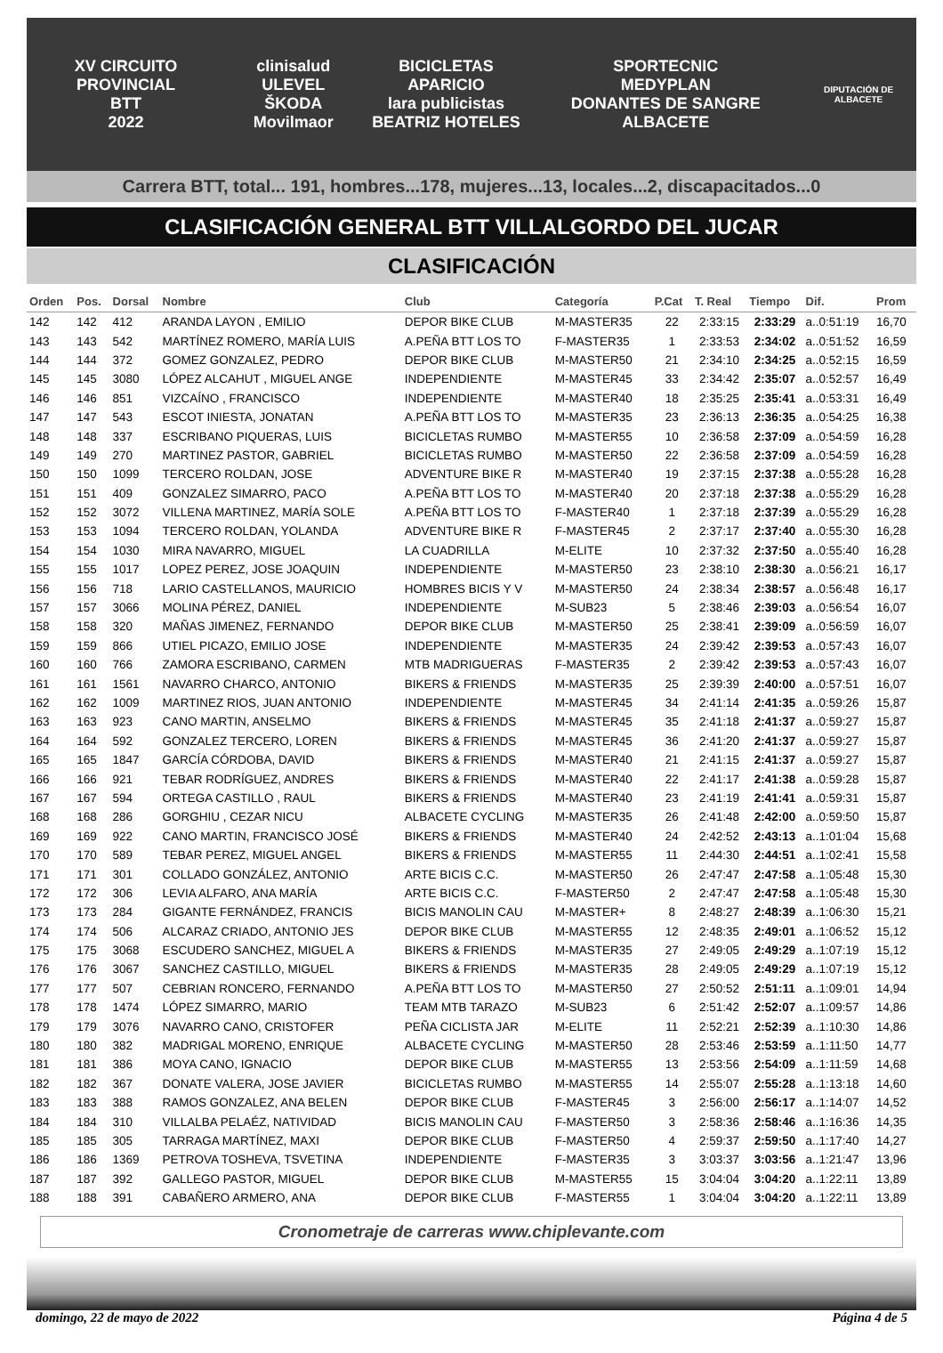XV CIRCUITO PROVINCIAL
BTT
2022
clinisalud
ULEVEL
ŠKODA Movilmaor
BICICLETAS APARICIO
lara publicistas
BEATRIZ HOTELES
SPORTECNIC
MEDYPLAN
DONANTES DE SANGRE ALBACETE
DIPUTACIÓN DE ALBACETE
Carrera BTT, total... 191, hombres...178, mujeres...13, locales...2, discapacitados...0
CLASIFICACIÓN GENERAL BTT VILLALGORDO DEL JUCAR
CLASIFICACIÓN
| Orden | Pos. | Dorsal | Nombre | Club | Categoría | P.Cat | T. Real | Tiempo | Dif. | Prom |
| --- | --- | --- | --- | --- | --- | --- | --- | --- | --- | --- |
| 142 | 142 | 412 | ARANDA LAYON , EMILIO | DEPOR BIKE CLUB | M-MASTER35 | 22 | 2:33:15 | 2:33:29 | a..0:51:19 | 16,70 |
| 143 | 143 | 542 | MARTÍNEZ ROMERO, MARÍA LUIS | A.PEÑA BTT LOS TO | F-MASTER35 | 1 | 2:33:53 | 2:34:02 | a..0:51:52 | 16,59 |
| 144 | 144 | 372 | GOMEZ GONZALEZ, PEDRO | DEPOR BIKE CLUB | M-MASTER50 | 21 | 2:34:10 | 2:34:25 | a..0:52:15 | 16,59 |
| 145 | 145 | 3080 | LÓPEZ ALCAHUT , MIGUEL ANGE | INDEPENDIENTE | M-MASTER45 | 33 | 2:34:42 | 2:35:07 | a..0:52:57 | 16,49 |
| 146 | 146 | 851 | VIZCAÍNO , FRANCISCO | INDEPENDIENTE | M-MASTER40 | 18 | 2:35:25 | 2:35:41 | a..0:53:31 | 16,49 |
| 147 | 147 | 543 | ESCOT INIESTA, JONATAN | A.PEÑA BTT LOS TO | M-MASTER35 | 23 | 2:36:13 | 2:36:35 | a..0:54:25 | 16,38 |
| 148 | 148 | 337 | ESCRIBANO PIQUERAS, LUIS | BICICLETAS RUMBO | M-MASTER55 | 10 | 2:36:58 | 2:37:09 | a..0:54:59 | 16,28 |
| 149 | 149 | 270 | MARTINEZ PASTOR, GABRIEL | BICICLETAS RUMBO | M-MASTER50 | 22 | 2:36:58 | 2:37:09 | a..0:54:59 | 16,28 |
| 150 | 150 | 1099 | TERCERO ROLDAN, JOSE | ADVENTURE BIKE R | M-MASTER40 | 19 | 2:37:15 | 2:37:38 | a..0:55:28 | 16,28 |
| 151 | 151 | 409 | GONZALEZ SIMARRO, PACO | A.PEÑA BTT LOS TO | M-MASTER40 | 20 | 2:37:18 | 2:37:38 | a..0:55:29 | 16,28 |
| 152 | 152 | 3072 | VILLENA MARTINEZ, MARÍA SOLE | A.PEÑA BTT LOS TO | F-MASTER40 | 1 | 2:37:18 | 2:37:39 | a..0:55:29 | 16,28 |
| 153 | 153 | 1094 | TERCERO ROLDAN, YOLANDA | ADVENTURE BIKE R | F-MASTER45 | 2 | 2:37:17 | 2:37:40 | a..0:55:30 | 16,28 |
| 154 | 154 | 1030 | MIRA NAVARRO, MIGUEL | LA CUADRILLA | M-ELITE | 10 | 2:37:32 | 2:37:50 | a..0:55:40 | 16,28 |
| 155 | 155 | 1017 | LOPEZ PEREZ, JOSE JOAQUIN | INDEPENDIENTE | M-MASTER50 | 23 | 2:38:10 | 2:38:30 | a..0:56:21 | 16,17 |
| 156 | 156 | 718 | LARIO CASTELLANOS, MAURICIO | HOMBRES BICIS Y V | M-MASTER50 | 24 | 2:38:34 | 2:38:57 | a..0:56:48 | 16,17 |
| 157 | 157 | 3066 | MOLINA PÉREZ, DANIEL | INDEPENDIENTE | M-SUB23 | 5 | 2:38:46 | 2:39:03 | a..0:56:54 | 16,07 |
| 158 | 158 | 320 | MAÑAS JIMENEZ, FERNANDO | DEPOR BIKE CLUB | M-MASTER50 | 25 | 2:38:41 | 2:39:09 | a..0:56:59 | 16,07 |
| 159 | 159 | 866 | UTIEL PICAZO, EMILIO JOSE | INDEPENDIENTE | M-MASTER35 | 24 | 2:39:42 | 2:39:53 | a..0:57:43 | 16,07 |
| 160 | 160 | 766 | ZAMORA ESCRIBANO, CARMEN | MTB MADRIGUERAS | F-MASTER35 | 2 | 2:39:42 | 2:39:53 | a..0:57:43 | 16,07 |
| 161 | 161 | 1561 | NAVARRO CHARCO, ANTONIO | BIKERS & FRIENDS | M-MASTER35 | 25 | 2:39:39 | 2:40:00 | a..0:57:51 | 16,07 |
| 162 | 162 | 1009 | MARTINEZ RIOS, JUAN ANTONIO | INDEPENDIENTE | M-MASTER45 | 34 | 2:41:14 | 2:41:35 | a..0:59:26 | 15,87 |
| 163 | 163 | 923 | CANO MARTIN, ANSELMO | BIKERS & FRIENDS | M-MASTER45 | 35 | 2:41:18 | 2:41:37 | a..0:59:27 | 15,87 |
| 164 | 164 | 592 | GONZALEZ TERCERO, LOREN | BIKERS & FRIENDS | M-MASTER45 | 36 | 2:41:20 | 2:41:37 | a..0:59:27 | 15,87 |
| 165 | 165 | 1847 | GARCÍA CÓRDOBA, DAVID | BIKERS & FRIENDS | M-MASTER40 | 21 | 2:41:15 | 2:41:37 | a..0:59:27 | 15,87 |
| 166 | 166 | 921 | TEBAR RODRÍGUEZ, ANDRES | BIKERS & FRIENDS | M-MASTER40 | 22 | 2:41:17 | 2:41:38 | a..0:59:28 | 15,87 |
| 167 | 167 | 594 | ORTEGA CASTILLO , RAUL | BIKERS & FRIENDS | M-MASTER40 | 23 | 2:41:19 | 2:41:41 | a..0:59:31 | 15,87 |
| 168 | 168 | 286 | GORGHIU , CEZAR NICU | ALBACETE CYCLING | M-MASTER35 | 26 | 2:41:48 | 2:42:00 | a..0:59:50 | 15,87 |
| 169 | 169 | 922 | CANO MARTIN, FRANCISCO JOSÉ | BIKERS & FRIENDS | M-MASTER40 | 24 | 2:42:52 | 2:43:13 | a..1:01:04 | 15,68 |
| 170 | 170 | 589 | TEBAR PEREZ, MIGUEL ANGEL | BIKERS & FRIENDS | M-MASTER55 | 11 | 2:44:30 | 2:44:51 | a..1:02:41 | 15,58 |
| 171 | 171 | 301 | COLLADO GONZÁLEZ, ANTONIO | ARTE BICIS C.C. | M-MASTER50 | 26 | 2:47:47 | 2:47:58 | a..1:05:48 | 15,30 |
| 172 | 172 | 306 | LEVIA ALFARO, ANA MARÍA | ARTE BICIS C.C. | F-MASTER50 | 2 | 2:47:47 | 2:47:58 | a..1:05:48 | 15,30 |
| 173 | 173 | 284 | GIGANTE FERNÁNDEZ, FRANCIS | BICIS MANOLIN CAU | M-MASTER+ | 8 | 2:48:27 | 2:48:39 | a..1:06:30 | 15,21 |
| 174 | 174 | 506 | ALCARAZ CRIADO, ANTONIO JES | DEPOR BIKE CLUB | M-MASTER55 | 12 | 2:48:35 | 2:49:01 | a..1:06:52 | 15,12 |
| 175 | 175 | 3068 | ESCUDERO SANCHEZ, MIGUEL A | BIKERS & FRIENDS | M-MASTER35 | 27 | 2:49:05 | 2:49:29 | a..1:07:19 | 15,12 |
| 176 | 176 | 3067 | SANCHEZ CASTILLO, MIGUEL | BIKERS & FRIENDS | M-MASTER35 | 28 | 2:49:05 | 2:49:29 | a..1:07:19 | 15,12 |
| 177 | 177 | 507 | CEBRIAN RONCERO, FERNANDO | A.PEÑA BTT LOS TO | M-MASTER50 | 27 | 2:50:52 | 2:51:11 | a..1:09:01 | 14,94 |
| 178 | 178 | 1474 | LÓPEZ SIMARRO, MARIO | TEAM MTB TARAZO | M-SUB23 | 6 | 2:51:42 | 2:52:07 | a..1:09:57 | 14,86 |
| 179 | 179 | 3076 | NAVARRO CANO, CRISTOFER | PEÑA CICLISTA JAR | M-ELITE | 11 | 2:52:21 | 2:52:39 | a..1:10:30 | 14,86 |
| 180 | 180 | 382 | MADRIGAL MORENO, ENRIQUE | ALBACETE CYCLING | M-MASTER50 | 28 | 2:53:46 | 2:53:59 | a..1:11:50 | 14,77 |
| 181 | 181 | 386 | MOYA CANO, IGNACIO | DEPOR BIKE CLUB | M-MASTER55 | 13 | 2:53:56 | 2:54:09 | a..1:11:59 | 14,68 |
| 182 | 182 | 367 | DONATE VALERA, JOSE JAVIER | BICICLETAS RUMBO | M-MASTER55 | 14 | 2:55:07 | 2:55:28 | a..1:13:18 | 14,60 |
| 183 | 183 | 388 | RAMOS GONZALEZ, ANA BELEN | DEPOR BIKE CLUB | F-MASTER45 | 3 | 2:56:00 | 2:56:17 | a..1:14:07 | 14,52 |
| 184 | 184 | 310 | VILLALBA PELAÉZ, NATIVIDAD | BICIS MANOLIN CAU | F-MASTER50 | 3 | 2:58:36 | 2:58:46 | a..1:16:36 | 14,35 |
| 185 | 185 | 305 | TARRAGA MARTÍNEZ, MAXI | DEPOR BIKE CLUB | F-MASTER50 | 4 | 2:59:37 | 2:59:50 | a..1:17:40 | 14,27 |
| 186 | 186 | 1369 | PETROVA TOSHEVA, TSVETINA | INDEPENDIENTE | F-MASTER35 | 3 | 3:03:37 | 3:03:56 | a..1:21:47 | 13,96 |
| 187 | 187 | 392 | GALLEGO PASTOR, MIGUEL | DEPOR BIKE CLUB | M-MASTER55 | 15 | 3:04:04 | 3:04:20 | a..1:22:11 | 13,89 |
| 188 | 188 | 391 | CABAÑERO ARMERO, ANA | DEPOR BIKE CLUB | F-MASTER55 | 1 | 3:04:04 | 3:04:20 | a..1:22:11 | 13,89 |
Cronometraje de carreras www.chiplevante.com
domingo, 22 de mayo de 2022 Página 4 de 5